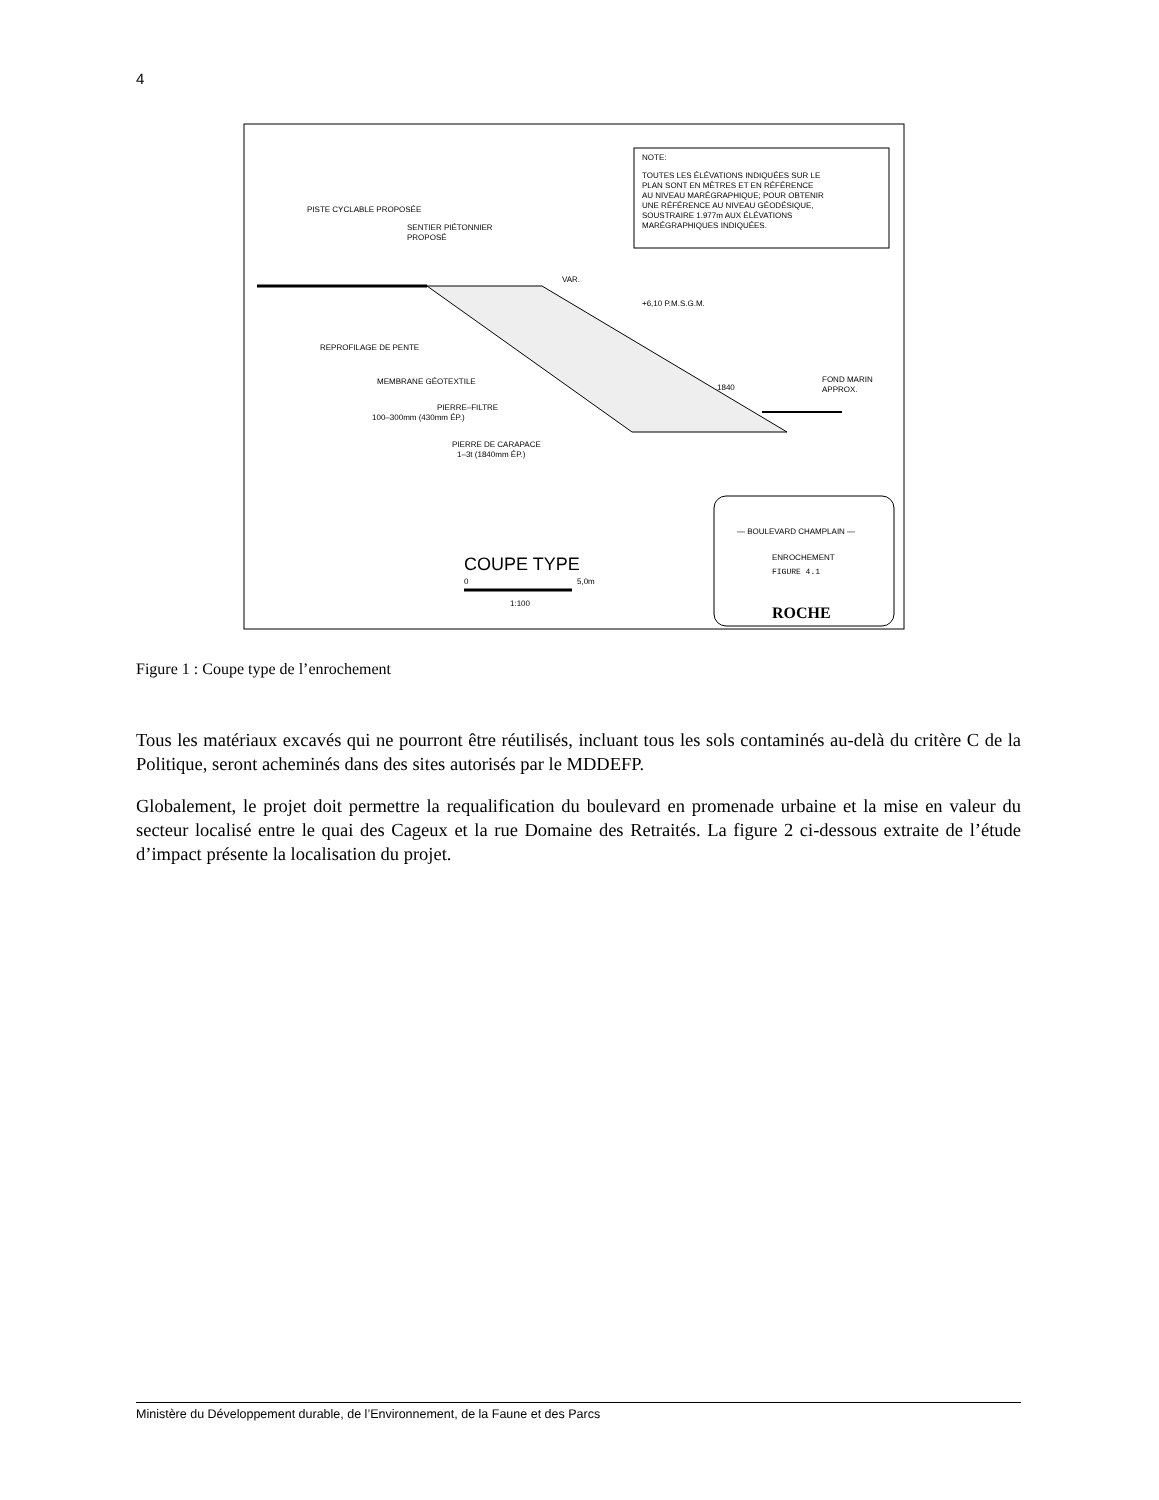4
NOTE:
TOUTES LES ÉLÉVATIONS INDIQUÉES SUR LE
PLAN SONT EN MÈTRES ET EN RÉFÉRENCE
AU NIVEAU MARÉGRAPHIQUE; POUR OBTENIR
UNE RÉFÉRENCE AU NIVEAU GÉODÉSIQUE,
SOUSTRAIRE 1.977m AUX ÉLÉVATIONS
MARÉGRAPHIQUES INDIQUÉES.
PISTE CYCLABLE PROPOSÉE
SENTIER PIÉTONNIER
PROPOSÉ
VAR.
+6,10 P.M.S.G.M.
REPROFILAGE DE PENTE
MEMBRANE GÉOTEXTILE
PIERRE–FILTRE
100–300mm (430mm ÉP.)
PIERRE DE CARAPACE
1–3t (1840mm ÉP.)
1840
FOND MARIN
APPROX.
COUPE TYPE
0
5,0m
1:100
— BOULEVARD CHAMPLAIN —
ENROCHEMENT
FIGURE 4.1
ROCHE
Figure 1 : Coupe type de l’enrochement
Tous les matériaux excavés qui ne pourront être réutilisés, incluant tous les sols contaminés au-delà du critère C de la Politique, seront acheminés dans des sites autorisés par le MDDEFP.
Globalement, le projet doit permettre la requalification du boulevard en promenade urbaine et la mise en valeur du secteur localisé entre le quai des Cageux et la rue Domaine des Retraités. La figure 2 ci-dessous extraite de l’étude d’impact présente la localisation du projet.
Ministère du Développement durable, de l’Environnement, de la Faune et des Parcs